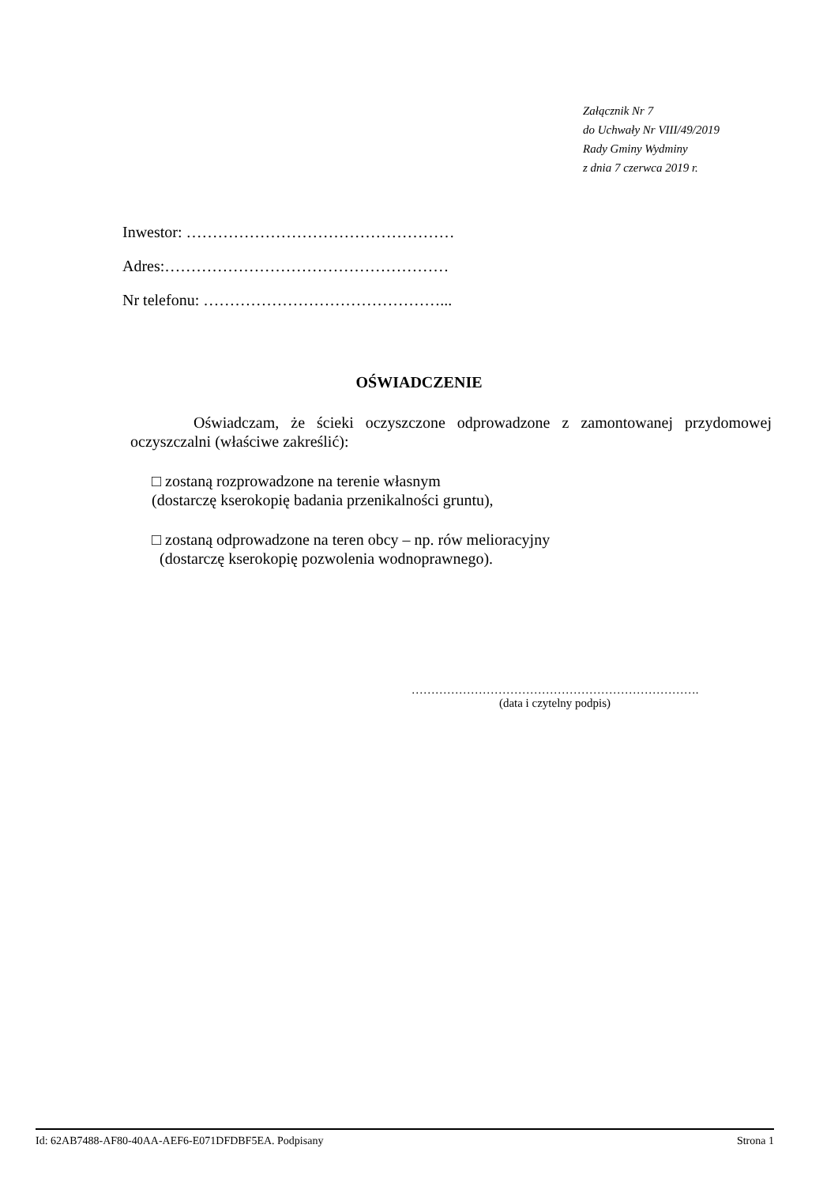Załącznik Nr 7
do Uchwały Nr VIII/49/2019
Rady Gminy Wydminy
z dnia 7 czerwca 2019 r.
Inwestor: ……………………………………………
Adres:………………………………………………
Nr telefonu: ………………………………………...
OŚWIADCZENIE
Oświadczam, że ścieki oczyszczone odprowadzone z zamontowanej przydomowej oczyszczalni (właściwe zakreślić):
□ zostaną rozprowadzone na terenie własnym
(dostarczę kserokopię badania przenikalności gruntu),
□ zostaną odprowadzone na teren obcy – np. rów melioracyjny
(dostarczę kserokopię pozwolenia wodnoprawnego).
……………………………………………………………….
(data i czytelny podpis)
Id: 62AB7488-AF80-40AA-AEF6-E071DFDBF5EA. Podpisany Strona 1